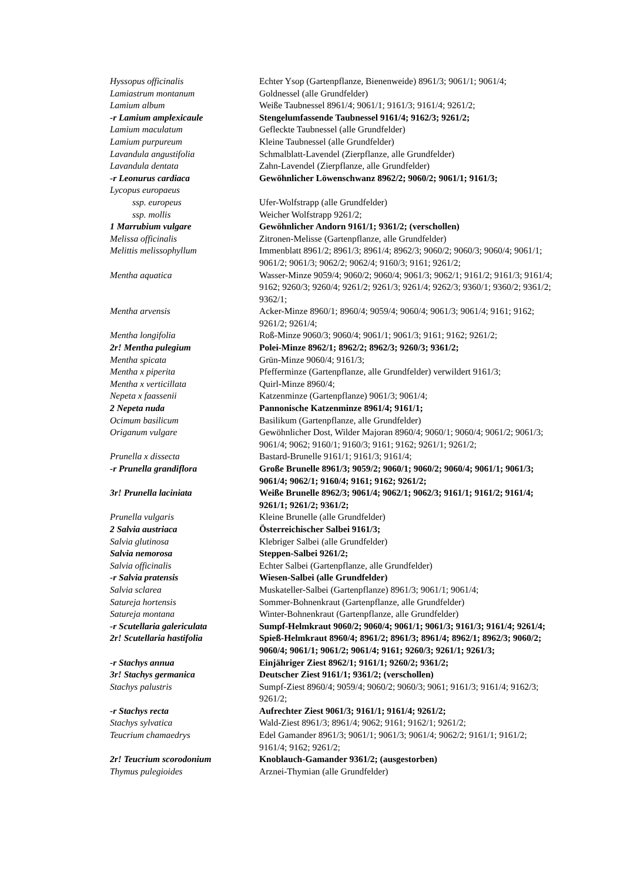| Hyssopus officinalis | Echter Ysop (Gartenpflanze, Bienenweide) 8961/3; 9061/1; 9061/4; |
| Lamiastrum montanum | Goldnessel (alle Grundfelder) |
| Lamium album | Weiße Taubnessel 8961/4; 9061/1; 9161/3; 9161/4; 9261/2; |
| -r Lamium amplexicaule | Stengelumfassende Taubnessel 9161/4; 9162/3; 9261/2; |
| Lamium maculatum | Gefleckte Taubnessel (alle Grundfelder) |
| Lamium purpureum | Kleine Taubnessel (alle Grundfelder) |
| Lavandula angustifolia | Schmalblatt-Lavendel (Zierpflanze, alle Grundfelder) |
| Lavandula dentata | Zahn-Lavendel (Zierpflanze, alle Grundfelder) |
| -r Leonurus cardiaca | Gewöhnlicher Löwenschwanz 8962/2; 9060/2; 9061/1; 9161/3; |
| Lycopus europaeus | |
| ssp. europeus | Ufer-Wolfstrapp (alle Grundfelder) |
| ssp. mollis | Weicher Wolfstrapp 9261/2; |
| 1 Marrubium vulgare | Gewöhnlicher Andorn 9161/1; 9361/2; (verschollen) |
| Melissa officinalis | Zitronen-Melisse (Gartenpflanze, alle Grundfelder) |
| Melittis melissophyllum | Immenblatt 8961/2; 8961/3; 8961/4; 8962/3; 9060/2; 9060/3; 9060/4; 9061/1; 9061/2; 9061/3; 9062/2; 9062/4; 9160/3; 9161; 9261/2; |
| Mentha aquatica | Wasser-Minze 9059/4; 9060/2; 9060/4; 9061/3; 9062/1; 9161/2; 9161/3; 9161/4; 9162; 9260/3; 9260/4; 9261/2; 9261/3; 9261/4; 9262/3; 9360/1; 9360/2; 9361/2; 9362/1; |
| Mentha arvensis | Acker-Minze 8960/1; 8960/4; 9059/4; 9060/4; 9061/3; 9061/4; 9161; 9162; 9261/2; 9261/4; |
| Mentha longifolia | Roß-Minze 9060/3; 9060/4; 9061/1; 9061/3; 9161; 9162; 9261/2; |
| 2r! Mentha pulegium | Polei-Minze 8962/1; 8962/2; 8962/3; 9260/3; 9361/2; |
| Mentha spicata | Grün-Minze 9060/4; 9161/3; |
| Mentha x piperita | Pfefferminze (Gartenpflanze, alle Grundfelder) verwildert 9161/3; |
| Mentha x verticillata | Quirl-Minze 8960/4; |
| Nepeta x faassenii | Katzenminze (Gartenpflanze) 9061/3; 9061/4; |
| 2 Nepeta nuda | Pannonische Katzenminze 8961/4; 9161/1; |
| Ocimum basilicum | Basilikum (Gartenpflanze, alle Grundfelder) |
| Origanum vulgare | Gewöhnlicher Dost, Wilder Majoran 8960/4; 9060/1; 9060/4; 9061/2; 9061/3; 9061/4; 9062; 9160/1; 9160/3; 9161; 9162; 9261/1; 9261/2; |
| Prunella x dissecta | Bastard-Brunelle 9161/1; 9161/3; 9161/4; |
| -r Prunella grandiflora | Große Brunelle 8961/3; 9059/2; 9060/1; 9060/2; 9060/4; 9061/1; 9061/3; 9061/4; 9062/1; 9160/4; 9161; 9162; 9261/2; |
| 3r! Prunella laciniata | Weiße Brunelle 8962/3; 9061/4; 9062/1; 9062/3; 9161/1; 9161/2; 9161/4; 9261/1; 9261/2; 9361/2; |
| Prunella vulgaris | Kleine Brunelle (alle Grundfelder) |
| 2 Salvia austriaca | Österreichischer Salbei 9161/3; |
| Salvia glutinosa | Klebriger Salbei (alle Grundfelder) |
| Salvia nemorosa | Steppen-Salbei 9261/2; |
| Salvia officinalis | Echter Salbei (Gartenpflanze, alle Grundfelder) |
| -r Salvia pratensis | Wiesen-Salbei (alle Grundfelder) |
| Salvia sclarea | Muskateller-Salbei (Gartenpflanze) 8961/3; 9061/1; 9061/4; |
| Satureja hortensis | Sommer-Bohnenkraut (Gartenpflanze, alle Grundfelder) |
| Satureja montana | Winter-Bohnenkraut (Gartenpflanze, alle Grundfelder) |
| -r Scutellaria galericulata | Sumpf-Helmkraut 9060/2; 9060/4; 9061/1; 9061/3; 9161/3; 9161/4; 9261/4; |
| 2r! Scutellaria hastifolia | Spieß-Helmkraut 8960/4; 8961/2; 8961/3; 8961/4; 8962/1; 8962/3; 9060/2; 9060/4; 9061/1; 9061/2; 9061/4; 9161; 9260/3; 9261/1; 9261/3; |
| -r Stachys annua | Einjähriger Ziest 8962/1; 9161/1; 9260/2; 9361/2; |
| 3r! Stachys germanica | Deutscher Ziest 9161/1; 9361/2; (verschollen) |
| Stachys palustris | Sumpf-Ziest 8960/4; 9059/4; 9060/2; 9060/3; 9061; 9161/3; 9161/4; 9162/3; 9261/2; |
| -r Stachys recta | Aufrechter Ziest 9061/3; 9161/1; 9161/4; 9261/2; |
| Stachys sylvatica | Wald-Ziest 8961/3; 8961/4; 9062; 9161; 9162/1; 9261/2; |
| Teucrium chamaedrys | Edel Gamander 8961/3; 9061/1; 9061/3; 9061/4; 9062/2; 9161/1; 9161/2; 9161/4; 9162; 9261/2; |
| 2r! Teucrium scorodonium | Knoblauch-Gamander 9361/2; (ausgestorben) |
| Thymus pulegioides | Arznei-Thymian (alle Grundfelder) |